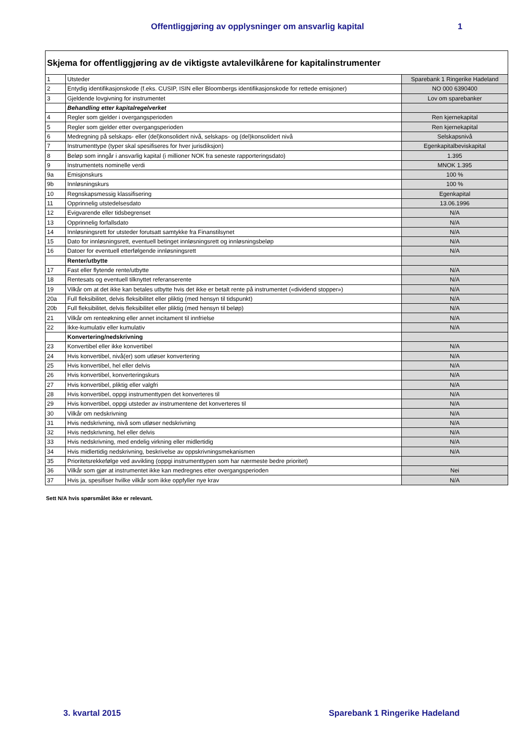Offentliggjøring av opplysninger om ansvarlig kapital 1
Skjema for offentliggjøring av de viktigste avtalevilkårene for kapitalinstrumenter
| 1 | Utsteder | Sparebank 1 Ringerike Hadeland |
| 2 | Entydig identifikasjonskode (f.eks. CUSIP, ISIN eller Bloombergs identifikasjonskode for rettede emisjoner) | NO 000 6390400 |
| 3 | Gjeldende lovgivning for instrumentet | Lov om sparebanker |
| | Behandling etter kapitalregelverket | |
| 4 | Regler som gjelder i overgangsperioden | Ren kjernekapital |
| 5 | Regler som gjelder etter overgangsperioden | Ren kjernekapital |
| 6 | Medregning på selskaps- eller (del)konsolidert nivå, selskaps- og (del)konsolidert nivå | Selskapsnivå |
| 7 | Instrumenttype (typer skal spesifiseres for hver jurisdiksjon) | Egenkapitalbeviskapital |
| 8 | Beløp som inngår i ansvarlig kapital (i millioner NOK fra seneste rapporteringsdato) | 1.395 |
| 9 | Instrumentets nominelle verdi | MNOK 1.395 |
| 9a | Emisjonskurs | 100 % |
| 9b | Innløsningskurs | 100 % |
| 10 | Regnskapsmessig klassifisering | Egenkapital |
| 11 | Opprinnelig utstedelsesdato | 13.06.1996 |
| 12 | Evigvarende eller tidsbegrenset | N/A |
| 13 | Opprinnelig forfallsdato | N/A |
| 14 | Innløsningsrett for utsteder forutsatt samtykke fra Finanstilsynet | N/A |
| 15 | Dato for innløsningsrett, eventuell betinget innløsningsrett og innløsningsbeløp | N/A |
| 16 | Datoer for eventuell etterfølgende innløsningsrett | N/A |
| | Renter/utbytte | |
| 17 | Fast eller flytende rente/utbytte | N/A |
| 18 | Rentesats og eventuell tilknyttet referanserente | N/A |
| 19 | Vilkår om at det ikke kan betales utbytte hvis det ikke er betalt rente på instrumentet («dividend stopper») | N/A |
| 20a | Full fleksibilitet, delvis fleksibilitet eller pliktig (med hensyn til tidspunkt) | N/A |
| 20b | Full fleksibilitet, delvis fleksibilitet eller pliktig (med hensyn til beløp) | N/A |
| 21 | Vilkår om renteøkning eller annet incitament til innfrielse | N/A |
| 22 | Ikke-kumulativ eller kumulativ | N/A |
| | Konvertering/nedskrivning | |
| 23 | Konvertibel eller ikke konvertibel | N/A |
| 24 | Hvis konvertibel, nivå(er) som utløser konvertering | N/A |
| 25 | Hvis konvertibel, hel eller delvis | N/A |
| 26 | Hvis konvertibel, konverteringskurs | N/A |
| 27 | Hvis konvertibel, pliktig eller valgfri | N/A |
| 28 | Hvis konvertibel, oppgi instrumenttypen det konverteres til | N/A |
| 29 | Hvis konvertibel, oppgi utsteder av instrumentene det konverteres til | N/A |
| 30 | Vilkår om nedskrivning | N/A |
| 31 | Hvis nedskrivning, nivå som utløser nedskrivning | N/A |
| 32 | Hvis nedskrivning, hel eller delvis | N/A |
| 33 | Hvis nedskrivning, med endelig virkning eller midlertidig | N/A |
| 34 | Hvis midlertidig nedskrivning, beskrivelse av oppskrivningsmekanismen | N/A |
| 35 | Prioritetsrekkefølge ved avvikling (oppgi instrumenttypen som har nærmeste bedre prioritet) | |
| 36 | Vilkår som gjør at instrumentet ikke kan medregnes etter overgangsperioden | Nei |
| 37 | Hvis ja, spesifiser hvilke vilkår som ikke oppfyller nye krav | N/A |
Sett N/A hvis spørsmålet ikke er relevant.
3. kvartal 2015 Sparebank 1 Ringerike Hadeland